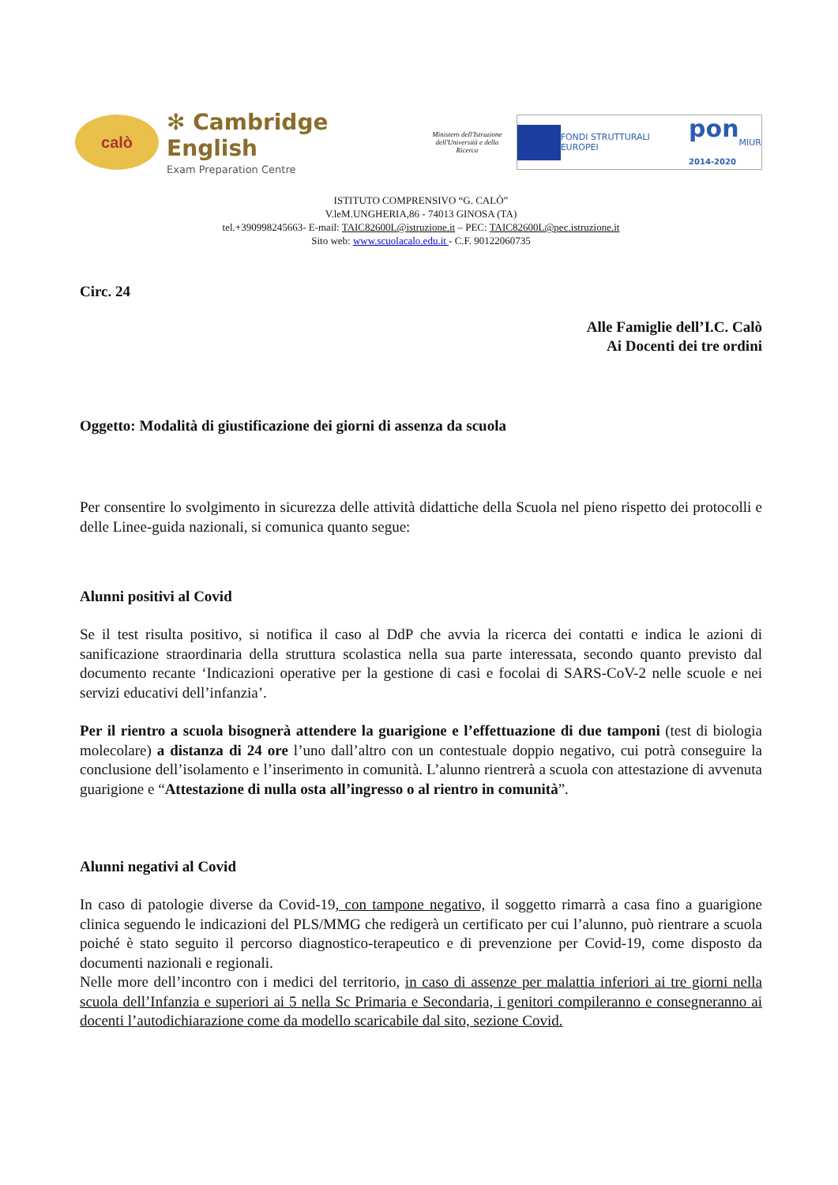calò
✻ Cambridge English
Exam Preparation Centre
Ministero dell'Istruzione dell'Università e della Ricerca
FONDI STRUTTURALI EUROPEI
pon
2014-2020
MIUR
ISTITUTO COMPRENSIVO “G. CALÒ”
V.leM.UNGHERIA,86 - 74013 GINOSA (TA)
tel.+390998245663- E-mail: TAIC82600L@istruzione.it – PEC: TAIC82600L@pec.istruzione.it
Sito web: www.scuolacalo.edu.it - C.F. 90122060735
Circ. 24
Alle Famiglie dell’I.C. Calò
Ai Docenti dei tre ordini
Oggetto: Modalità di giustificazione dei giorni di assenza da scuola
Per consentire lo svolgimento in sicurezza delle attività didattiche della Scuola nel pieno rispetto dei protocolli e delle Linee-guida nazionali, si comunica quanto segue:
Alunni positivi al Covid
Se il test risulta positivo, si notifica il caso al DdP che avvia la ricerca dei contatti e indica le azioni di sanificazione straordinaria della struttura scolastica nella sua parte interessata, secondo quanto previsto dal documento recante ‘Indicazioni operative per la gestione di casi e focolai di SARS-CoV-2 nelle scuole e nei servizi educativi dell’infanzia’.
Per il rientro a scuola bisognerà attendere la guarigione e l’effettuazione di due tamponi (test di biologia molecolare) a distanza di 24 ore l’uno dall’altro con un contestuale doppio negativo, cui potrà conseguire la conclusione dell’isolamento e l’inserimento in comunità. L’alunno rientrerà a scuola con attestazione di avvenuta guarigione e “Attestazione di nulla osta all’ingresso o al rientro in comunità”.
Alunni negativi al Covid
In caso di patologie diverse da Covid-19, con tampone negativo, il soggetto rimarrà a casa fino a guarigione clinica seguendo le indicazioni del PLS/MMG che redigerà un certificato per cui l’alunno, può rientrare a scuola poiché è stato seguito il percorso diagnostico-terapeutico e di prevenzione per Covid-19, come disposto da documenti nazionali e regionali.
Nelle more dell’incontro con i medici del territorio, in caso di assenze per malattia inferiori ai tre giorni nella scuola dell’Infanzia e superiori ai 5 nella Sc Primaria e Secondaria, i genitori compileranno e consegneranno ai docenti l’autodichiarazione come da modello scaricabile dal sito, sezione Covid.